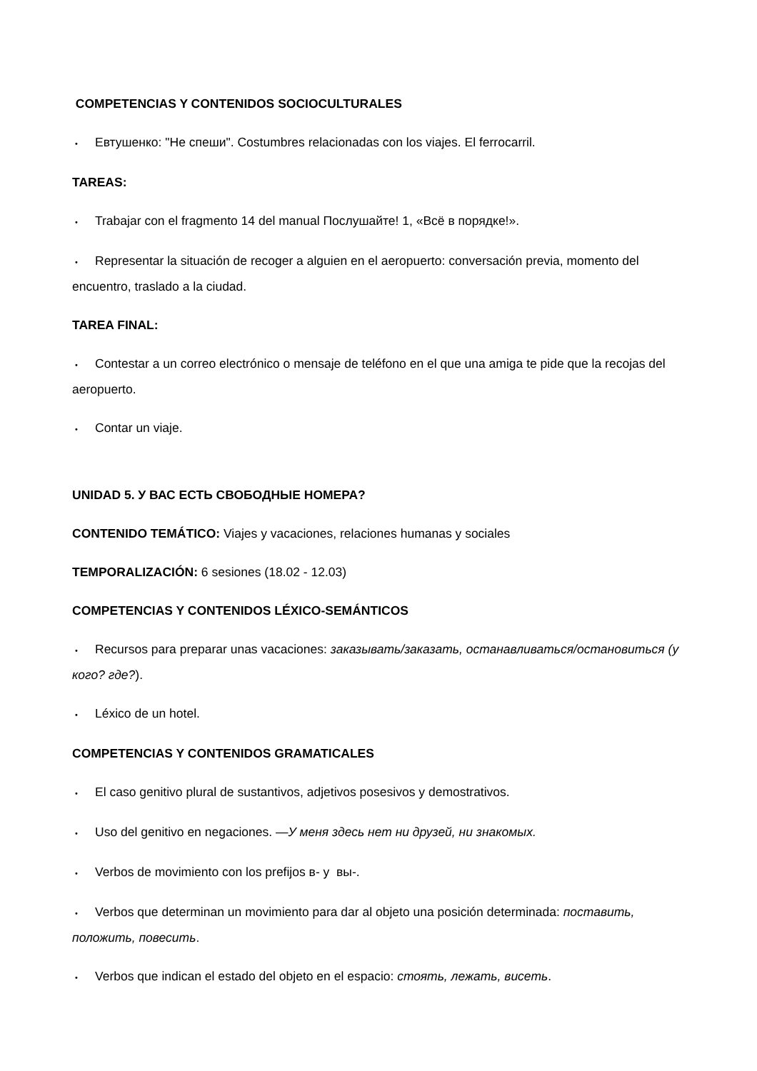COMPETENCIAS Y CONTENIDOS SOCIOCULTURALES
• Евтушенко: "Не спеши". Costumbres relacionadas con los viajes. El ferrocarril.
TAREAS:
• Trabajar con el fragmento 14 del manual Послушайте! 1, «Всё в порядке!».
• Representar la situación de recoger a alguien en el aeropuerto: conversación previa, momento del encuentro, traslado a la ciudad.
TAREA FINAL:
• Contestar a un correo electrónico o mensaje de teléfono en el que una amiga te pide que la recojas del aeropuerto.
• Contar un viaje.
UNIDAD 5. У ВАС ЕСТЬ СВОБОДНЫЕ НОМЕРА?
CONTENIDO TEMÁTICO: Viajes y vacaciones, relaciones humanas y sociales
TEMPORALIZACIÓN: 6 sesiones (18.02 - 12.03)
COMPETENCIAS Y CONTENIDOS LÉXICO-SEMÁNTICOS
• Recursos para preparar unas vacaciones: заказывать/заказать, останавливаться/остановиться (у кого? где?).
• Léxico de un hotel.
COMPETENCIAS Y CONTENIDOS GRAMATICALES
• El caso genitivo plural de sustantivos, adjetivos posesivos y demostrativos.
• Uso del genitivo en negaciones. —У меня здесь нет ни друзей, ни знакомых.
• Verbos de movimiento con los prefijos в- y вы-.
• Verbos que determinan un movimiento para dar al objeto una posición determinada: поставить, положить, повесить.
• Verbos que indican el estado del objeto en el espacio: стоять, лежать, висеть.